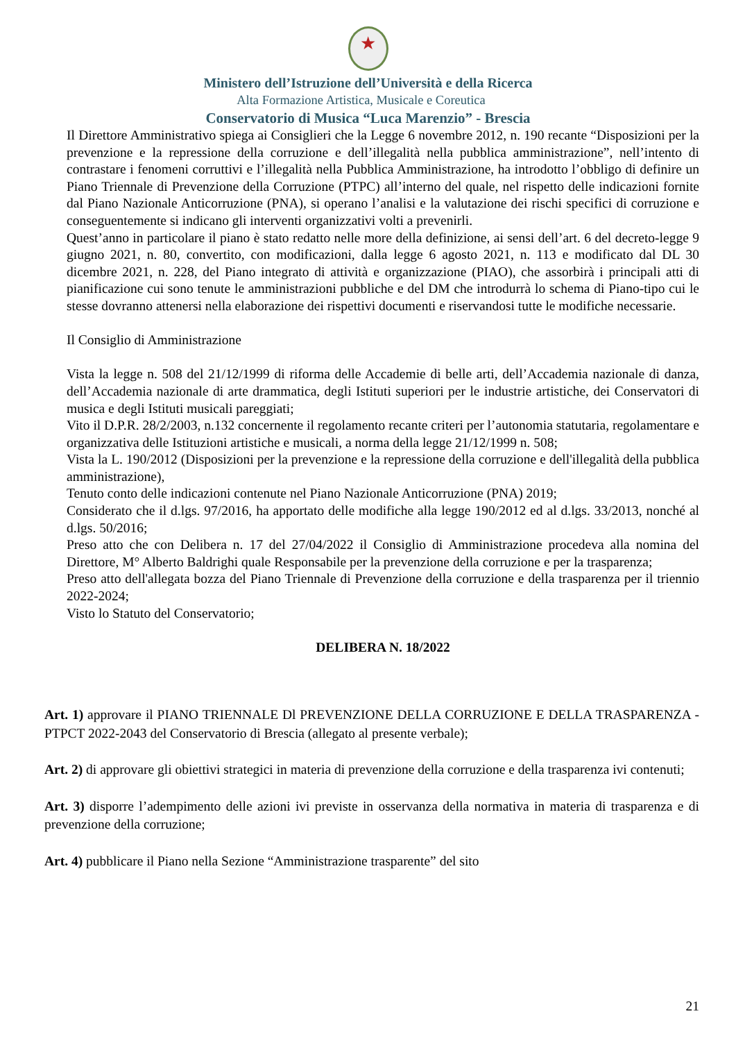★
Ministero dell’Istruzione dell’Università e della Ricerca
Alta Formazione Artistica, Musicale e Coreutica
Conservatorio di Musica “Luca Marenzio” - Brescia
Il Direttore Amministrativo spiega ai Consiglieri che la Legge 6 novembre 2012, n. 190 recante “Disposizioni per la prevenzione e la repressione della corruzione e dell’illegalità nella pubblica amministrazione”, nell’intento di contrastare i fenomeni corruttivi e l’illegalità nella Pubblica Amministrazione, ha introdotto l’obbligo di definire un Piano Triennale di Prevenzione della Corruzione (PTPC) all’interno del quale, nel rispetto delle indicazioni fornite dal Piano Nazionale Anticorruzione (PNA), si operano l’analisi e la valutazione dei rischi specifici di corruzione e conseguentemente si indicano gli interventi organizzativi volti a prevenirli.
Quest’anno in particolare il piano è stato redatto nelle more della definizione, ai sensi dell’art. 6 del decreto-legge 9 giugno 2021, n. 80, convertito, con modificazioni, dalla legge 6 agosto 2021, n. 113 e modificato dal DL 30 dicembre 2021, n. 228, del Piano integrato di attività e organizzazione (PIAO), che assorbirà i principali atti di pianificazione cui sono tenute le amministrazioni pubbliche e del DM che introdurrà lo schema di Piano-tipo cui le stesse dovranno attenersi nella elaborazione dei rispettivi documenti e riservandosi tutte le modifiche necessarie.
Il Consiglio di Amministrazione
Vista la legge n. 508 del 21/12/1999 di riforma delle Accademie di belle arti, dell’Accademia nazionale di danza, dell’Accademia nazionale di arte drammatica, degli Istituti superiori per le industrie artistiche, dei Conservatori di musica e degli Istituti musicali pareggiati;
Vito il D.P.R. 28/2/2003, n.132 concernente il regolamento recante criteri per l’autonomia statutaria, regolamentare e organizzativa delle Istituzioni artistiche e musicali, a norma della legge 21/12/1999 n. 508;
Vista la L. 190/2012 (Disposizioni per la prevenzione e la repressione della corruzione e dell'illegalità della pubblica amministrazione),
Tenuto conto delle indicazioni contenute nel Piano Nazionale Anticorruzione (PNA) 2019;
Considerato che il d.lgs. 97/2016, ha apportato delle modifiche alla legge 190/2012 ed al d.lgs. 33/2013, nonché al d.lgs. 50/2016;
Preso atto che con Delibera n. 17 del 27/04/2022 il Consiglio di Amministrazione procedeva alla nomina del Direttore, M° Alberto Baldrighi quale Responsabile per la prevenzione della corruzione e per la trasparenza;
Preso atto dell'allegata bozza del Piano Triennale di Prevenzione della corruzione e della trasparenza per il triennio 2022-2024;
Visto lo Statuto del Conservatorio;
DELIBERA N. 18/2022
Art. 1) approvare il PIANO TRIENNALE Dl PREVENZIONE DELLA CORRUZIONE E DELLA TRASPARENZA - PTPCT 2022-2043 del Conservatorio di Brescia (allegato al presente verbale);
Art. 2) di approvare gli obiettivi strategici in materia di prevenzione della corruzione e della trasparenza ivi contenuti;
Art. 3) disporre l’adempimento delle azioni ivi previste in osservanza della normativa in materia di trasparenza e di prevenzione della corruzione;
Art. 4) pubblicare il Piano nella Sezione “Amministrazione trasparente” del sito
21